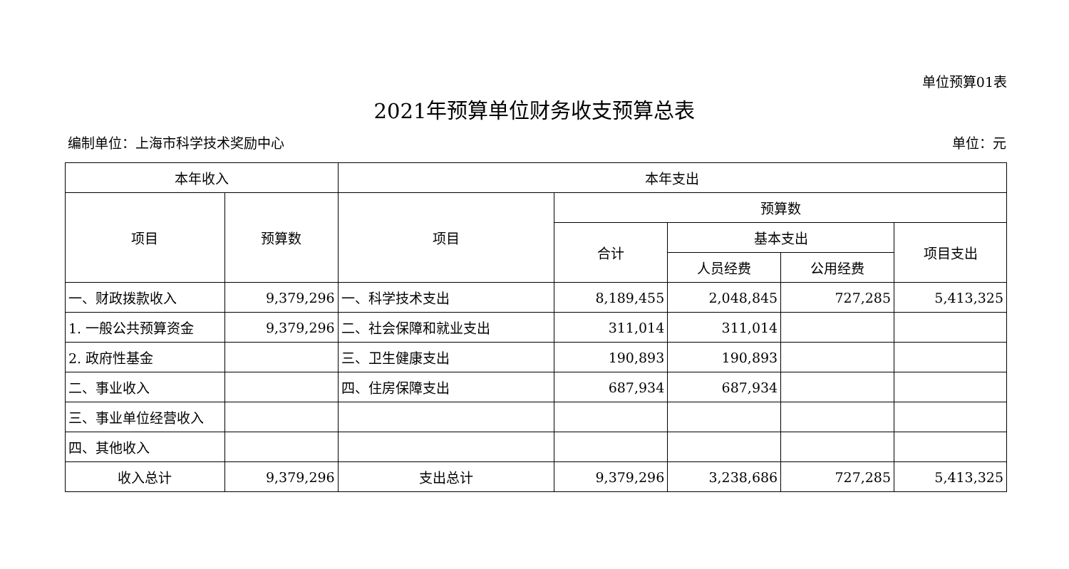单位预算01表
2021年预算单位财务收支预算总表
编制单位：上海市科学技术奖励中心 单位：元
| 本年收入 | | 本年支出 | | | | |
| --- | --- | --- | --- | --- | --- | --- |
| 项目 | 预算数 | 项目 | 预算数 | | | |
| | | | 合计 | 基本支出 | | 项目支出 |
| | | | | 人员经费 | 公用经费 | |
| 一、财政拨款收入 | 9,379,296 | 一、科学技术支出 | 8,189,455 | 2,048,845 | 727,285 | 5,413,325 |
| 1. 一般公共预算资金 | 9,379,296 | 二、社会保障和就业支出 | 311,014 | 311,014 | | |
| 2. 政府性基金 | | 三、卫生健康支出 | 190,893 | 190,893 | | |
| 二、事业收入 | | 四、住房保障支出 | 687,934 | 687,934 | | |
| 三、事业单位经营收入 | | | | | | |
| 四、其他收入 | | | | | | |
| 收入总计 | 9,379,296 | 支出总计 | 9,379,296 | 3,238,686 | 727,285 | 5,413,325 |